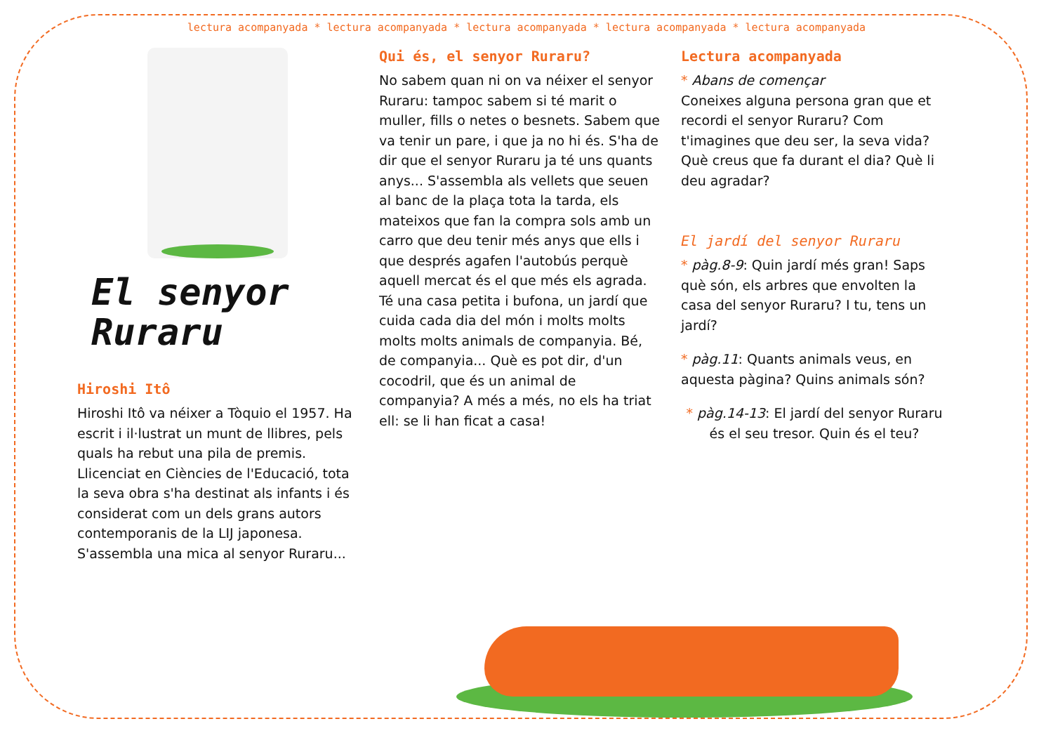lectura acompanyada * lectura acompanyada * lectura acompanyada * lectura acompanyada * lectura acompanyada
El senyor
Ruraru
Hiroshi Itô
Hiroshi Itô va néixer a Tòquio el 1957. Ha escrit i il·lustrat un munt de llibres, pels quals ha rebut una pila de premis. Llicenciat en Ciències de l'Educació, tota la seva obra s'ha destinat als infants i és considerat com un dels grans autors contemporanis de la LIJ japonesa. S'assembla una mica al senyor Ruraru...
Qui és, el senyor Ruraru?
No sabem quan ni on va néixer el senyor Ruraru: tampoc sabem si té marit o muller, fills o netes o besnets. Sabem que va tenir un pare, i que ja no hi és. S'ha de dir que el senyor Ruraru ja té uns quants anys... S'assembla als vellets que seuen al banc de la plaça tota la tarda, els mateixos que fan la compra sols amb un carro que deu tenir més anys que ells i que després agafen l'autobús perquè aquell mercat és el que més els agrada. Té una casa petita i bufona, un jardí que cuida cada dia del món i molts molts molts molts animals de companyia. Bé, de companyia... Què es pot dir, d'un cocodril, que és un animal de companyia? A més a més, no els ha triat ell: se li han ficat a casa!
Lectura acompanyada
* Abans de començar
Coneixes alguna persona gran que et recordi el senyor Ruraru? Com t'imagines que deu ser, la seva vida? Què creus que fa durant el dia? Què li deu agradar?
El jardí del senyor Ruraru
* pàg.8-9: Quin jardí més gran! Saps què són, els arbres que envolten la casa del senyor Ruraru? I tu, tens un jardí?
* pàg.11: Quants animals veus, en aquesta pàgina? Quins animals són?
* pàg.14-13: El jardí del senyor Ruraru és el seu tresor. Quin és el teu?